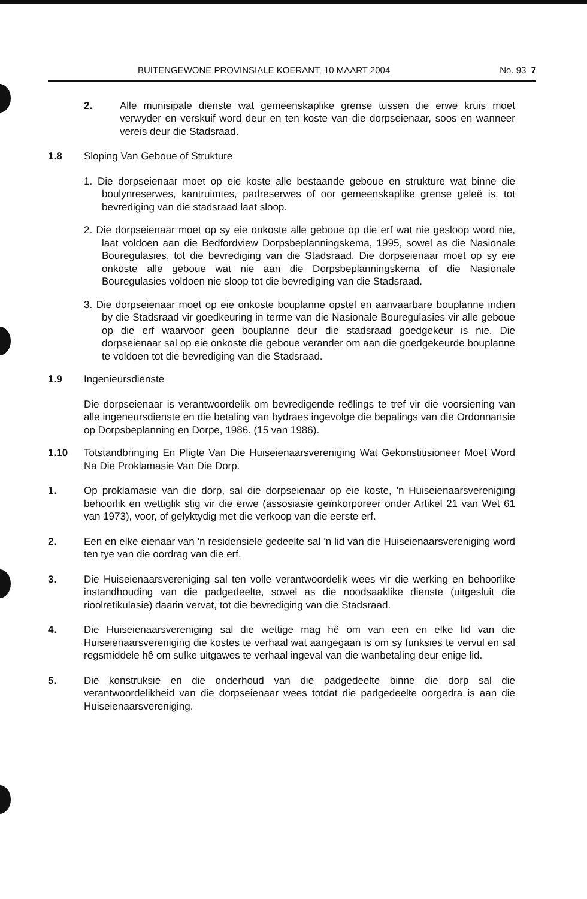BUITENGEWONE PROVINSIALE KOERANT, 10 MAART 2004 No. 93 7
2. Alle munisipale dienste wat gemeenskaplike grense tussen die erwe kruis moet verwyder en verskuif word deur en ten koste van die dorpseienaar, soos en wanneer vereis deur die Stadsraad.
1.8 Sloping Van Geboue of Strukture
1. Die dorpseienaar moet op eie koste alle bestaande geboue en strukture wat binne die boulynreserwes, kantruimtes, padreserwes of oor gemeenskaplike grense geleë is, tot bevrediging van die stadsraad laat sloop.
2. Die dorpseienaar moet op sy eie onkoste alle geboue op die erf wat nie gesloop word nie, laat voldoen aan die Bedfordview Dorpsbeplanningskema, 1995, sowel as die Nasionale Bouregulasies, tot die bevrediging van die Stadsraad. Die dorpseienaar moet op sy eie onkoste alle geboue wat nie aan die Dorpsbeplanningskema of die Nasionale Bouregulasies voldoen nie sloop tot die bevrediging van die Stadsraad.
3. Die dorpseienaar moet op eie onkoste bouplanne opstel en aanvaarbare bouplanne indien by die Stadsraad vir goedkeuring in terme van die Nasionale Bouregulasies vir alle geboue op die erf waarvoor geen bouplanne deur die stadsraad goedgekeur is nie. Die dorpseienaar sal op eie onkoste die geboue verander om aan die goedgekeurde bouplanne te voldoen tot die bevrediging van die Stadsraad.
1.9 Ingenieursdienste
Die dorpseienaar is verantwoordelik om bevredigende reëlings te tref vir die voorsiening van alle ingeneursdienste en die betaling van bydraes ingevolge die bepalings van die Ordonnansie op Dorpsbeplanning en Dorpe, 1986. (15 van 1986).
1.10 Totstandbringing En Pligte Van Die Huiseienaarsvereniging Wat Gekonstitisioneer Moet Word Na Die Proklamasie Van Die Dorp.
1. Op proklamasie van die dorp, sal die dorpseienaar op eie koste, 'n Huiseienaarsvereniging behoorlik en wettiglik stig vir die erwe (assosiasie geïnkorporeer onder Artikel 21 van Wet 61 van 1973), voor, of gelyktydig met die verkoop van die eerste erf.
2. Een en elke eienaar van 'n residensiele gedeelte sal 'n lid van die Huiseienaarsvereniging word ten tye van die oordrag van die erf.
3. Die Huiseienaarsvereniging sal ten volle verantwoordelik wees vir die werking en behoorlike instandhouding van die padgedeelte, sowel as die noodsaaklike dienste (uitgesluit die rioolretikulasie) daarin vervat, tot die bevrediging van die Stadsraad.
4. Die Huiseienaarsvereniging sal die wettige mag hê om van een en elke lid van die Huiseienaarsvereniging die kostes te verhaal wat aangegaan is om sy funksies te vervul en sal regsmiddele hê om sulke uitgawes te verhaal ingeval van die wanbetaling deur enige lid.
5. Die konstruksie en die onderhoud van die padgedeelte binne die dorp sal die verantwoordelikheid van die dorpseienaar wees totdat die padgedeelte oorgedra is aan die Huiseienaarsvereniging.